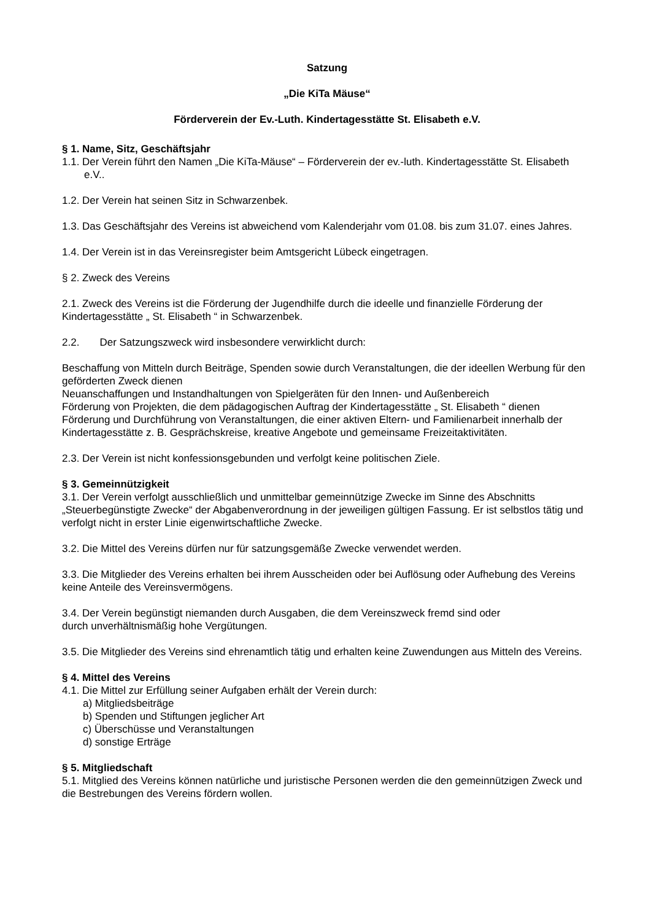Satzung
„Die KiTa Mäuse“
Förderverein der Ev.-Luth. Kindertagesstätte St. Elisabeth e.V.
§ 1. Name, Sitz, Geschäftsjahr
1.1. Der Verein führt den Namen „Die KiTa-Mäuse“ – Förderverein der ev.-luth. Kindertagesstätte St. Elisabeth e.V..
1.2. Der Verein hat seinen Sitz in Schwarzenbek.
1.3. Das Geschäftsjahr des Vereins ist abweichend vom Kalenderjahr vom 01.08. bis zum 31.07. eines Jahres.
1.4. Der Verein ist in das Vereinsregister beim Amtsgericht Lübeck eingetragen.
§ 2. Zweck des Vereins
2.1. Zweck des Vereins ist die Förderung der Jugendhilfe durch die ideelle und finanzielle Förderung der Kindertagesstätte „ St. Elisabeth “ in Schwarzenbek.
2.2. Der Satzungszweck wird insbesondere verwirklicht durch:
Beschaffung von Mitteln durch Beiträge, Spenden sowie durch Veranstaltungen, die der ideellen Werbung für den geförderten Zweck dienen
Neuanschaffungen und Instandhaltungen von Spielgeräten für den Innen- und Außenbereich
Förderung von Projekten, die dem pädagogischen Auftrag der Kindertagesstätte „ St. Elisabeth “ dienen
Förderung und Durchführung von Veranstaltungen, die einer aktiven Eltern- und Familienarbeit innerhalb der Kindertagesstätte z. B. Gesprächskreise, kreative Angebote und gemeinsame Freizeitaktivitäten.
2.3. Der Verein ist nicht konfessionsgebunden und verfolgt keine politischen Ziele.
§ 3. Gemeinnützigkeit
3.1. Der Verein verfolgt ausschließlich und unmittelbar gemeinnützige Zwecke im Sinne des Abschnitts „Steuerbegünstigte Zwecke“ der Abgabenverordnung in der jeweiligen gültigen Fassung. Er ist selbstlos tätig und verfolgt nicht in erster Linie eigenwirtschaftliche Zwecke.
3.2. Die Mittel des Vereins dürfen nur für satzungsgemäße Zwecke verwendet werden.
3.3. Die Mitglieder des Vereins erhalten bei ihrem Ausscheiden oder bei Auflösung oder Aufhebung des Vereins keine Anteile des Vereinsvermögens.
3.4. Der Verein begünstigt niemanden durch Ausgaben, die dem Vereinszweck fremd sind oder
durch unverhältnismäßig hohe Vergütungen.
3.5. Die Mitglieder des Vereins sind ehrenamtlich tätig und erhalten keine Zuwendungen aus Mitteln des Vereins.
§ 4. Mittel des Vereins
4.1. Die Mittel zur Erfüllung seiner Aufgaben erhält der Verein durch:
a) Mitgliedsbeiträge
b) Spenden und Stiftungen jeglicher Art
c) Überschüsse und Veranstaltungen
d) sonstige Erträge
§ 5. Mitgliedschaft
5.1. Mitglied des Vereins können natürliche und juristische Personen werden die den gemeinnützigen Zweck und die Bestrebungen des Vereins fördern wollen.